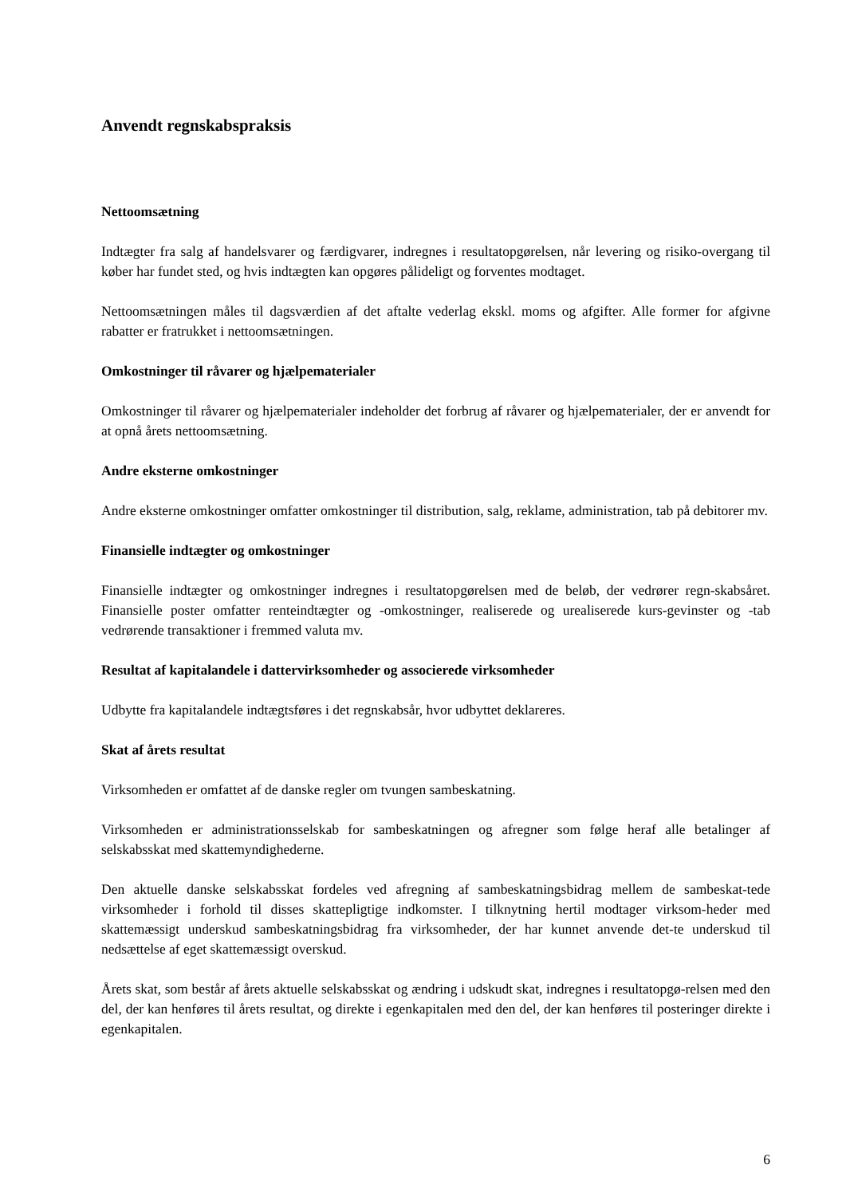Anvendt regnskabspraksis
Nettoomsætning
Indtægter fra salg af handelsvarer og færdigvarer, indregnes i resultatopgørelsen, når levering og risiko-overgang til køber har fundet sted, og hvis indtægten kan opgøres pålideligt og forventes modtaget.
Nettoomsætningen måles til dagsværdien af det aftalte vederlag ekskl. moms og afgifter. Alle former for afgivne rabatter er fratrukket i nettoomsætningen.
Omkostninger til råvarer og hjælpematerialer
Omkostninger til råvarer og hjælpematerialer indeholder det forbrug af råvarer og hjælpematerialer, der er anvendt for at opnå årets nettoomsætning.
Andre eksterne omkostninger
Andre eksterne omkostninger omfatter omkostninger til distribution, salg, reklame, administration, tab på debitorer mv.
Finansielle indtægter og omkostninger
Finansielle indtægter og omkostninger indregnes i resultatopgørelsen med de beløb, der vedrører regn-skabsåret. Finansielle poster omfatter renteindtægter og -omkostninger, realiserede og urealiserede kurs-gevinster og -tab vedrørende transaktioner i fremmed valuta mv.
Resultat af kapitalandele i dattervirksomheder og associerede virksomheder
Udbytte fra kapitalandele indtægtsføres i det regnskabsår, hvor udbyttet deklareres.
Skat af årets resultat
Virksomheden er omfattet af de danske regler om tvungen sambeskatning.
Virksomheden er administrationsselskab for sambeskatningen og afregner som følge heraf alle betalinger af selskabsskat med skattemyndighederne.
Den aktuelle danske selskabsskat fordeles ved afregning af sambeskatningsbidrag mellem de sambeskat-tede virksomheder i forhold til disses skattepligtige indkomster. I tilknytning hertil modtager virksom-heder med skattemæssigt underskud sambeskatningsbidrag fra virksomheder, der har kunnet anvende det-te underskud til nedsættelse af eget skattemæssigt overskud.
Årets skat, som består af årets aktuelle selskabsskat og ændring i udskudt skat, indregnes i resultatopgø-relsen med den del, der kan henføres til årets resultat, og direkte i egenkapitalen med den del, der kan henføres til posteringer direkte i egenkapitalen.
6